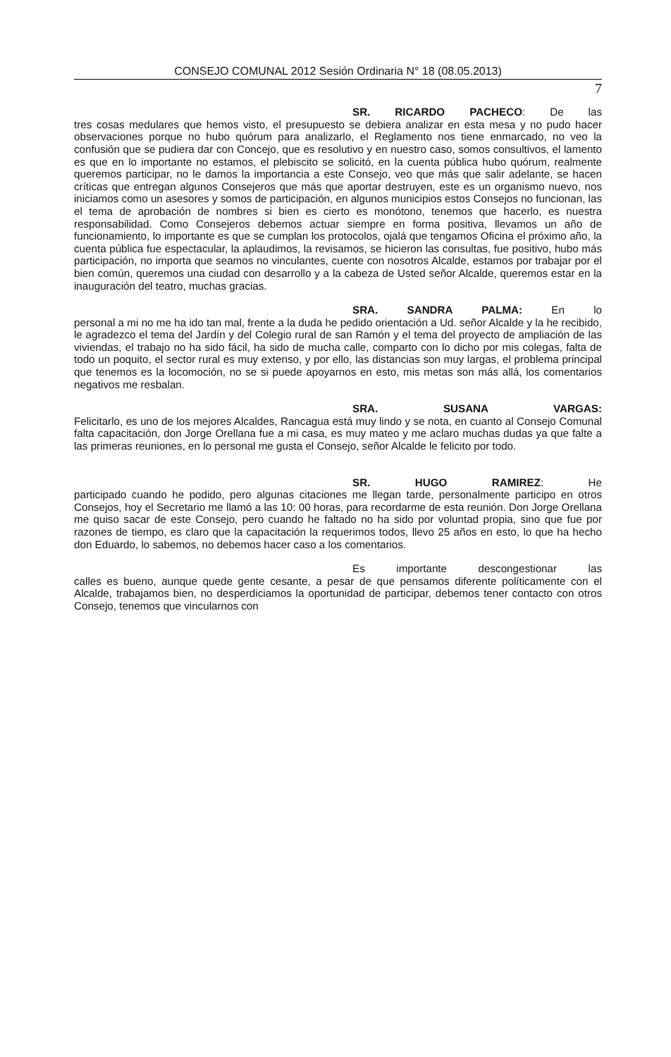CONSEJO COMUNAL 2012 Sesión Ordinaria N° 18 (08.05.2013)
7
SR. RICARDO PACHECO: De las
tres cosas medulares que hemos visto, el presupuesto se debiera analizar en esta mesa y no pudo hacer observaciones porque no hubo quórum para analizarlo, el Reglamento nos tiene enmarcado, no veo la confusión que se pudiera dar con Concejo, que es resolutivo y en nuestro caso, somos consultivos, el lamento es que en lo importante no estamos, el plebiscito se solicitó, en la cuenta pública hubo quórum, realmente queremos participar, no le damos la importancia a este Consejo, veo que más que salir adelante, se hacen críticas que entregan algunos Consejeros que más que aportar destruyen, este es un organismo nuevo, nos iniciamos como un asesores y somos de participación, en algunos municipios estos Consejos no funcionan, las el tema de aprobación de nombres si bien es cierto es monótono, tenemos que hacerlo, es nuestra responsabilidad. Como Consejeros debemos actuar siempre en forma positiva, llevamos un año de funcionamiento, lo importante es que se cumplan los protocolos, ojalá que tengamos Oficina el próximo año, la cuenta pública fue espectacular, la aplaudimos, la revisamos, se hicieron las consultas, fue positivo, hubo más participación, no importa que seamos no vinculantes, cuente con nosotros Alcalde, estamos por trabajar por el bien común, queremos una ciudad con desarrollo y a la cabeza de Usted señor Alcalde, queremos estar en la inauguración del teatro, muchas gracias.
SRA. SANDRA PALMA: En lo
personal a mi no me ha ido tan mal, frente a la duda he pedido orientación a Ud. señor Alcalde y la he recibido, le agradezco el tema del Jardín y del Colegio rural de san Ramón y el tema del proyecto de ampliación de las viviendas, el trabajo no ha sido fácil, ha sido de mucha calle, comparto con lo dicho por mis colegas, falta de todo un poquito, el sector rural es muy extenso, y por ello, las distancias son muy largas, el problema principal que tenemos es la locomoción, no se si puede apoyarnos en esto, mis metas son más allá, los comentarios negativos me resbalan.
SRA. SUSANA VARGAS:
Felicitarlo, es uno de los mejores Alcaldes, Rancagua está muy lindo y se nota, en cuanto al Consejo Comunal falta capacitación, don Jorge Orellana fue a mi casa, es muy mateo y me aclaro muchas dudas ya que falte a las primeras reuniones, en lo personal me gusta el Consejo, señor Alcalde le felicito por todo.
SR. HUGO RAMIREZ: He
participado cuando he podido, pero algunas citaciones me llegan tarde, personalmente participo en otros Consejos, hoy el Secretario me llamó a las 10: 00 horas, para recordarme de esta reunión. Don Jorge Orellana me quiso sacar de este Consejo, pero cuando he faltado no ha sido por voluntad propia, sino que fue por razones de tiempo, es claro que la capacitación la requerimos todos, llevo 25 años en esto, lo que ha hecho don Eduardo, lo sabemos, no debemos hacer caso a los comentarios.
Es importante descongestionar las
calles es bueno, aunque quede gente cesante, a pesar de que pensamos diferente políticamente con el Alcalde, trabajamos bien, no desperdiciamos la oportunidad de participar, debemos tener contacto con otros Consejo, tenemos que vincularnos con